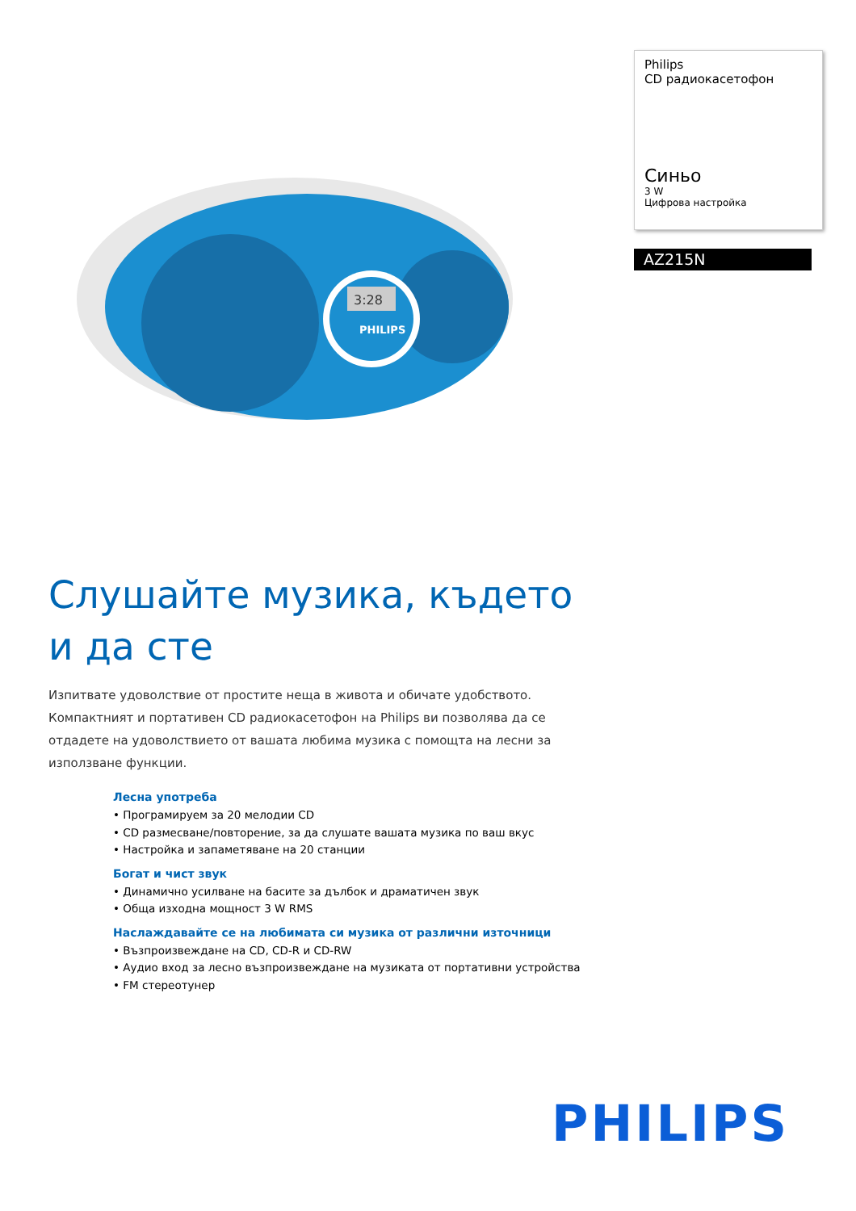Philips
CD радиокасетофон
Синьо
3 W
Цифрова настройка
AZ215N
3:28
PHILIPS
Слушайте музика, където и да сте
Изпитвате удоволствие от простите неща в живота и обичате удобството. Компактният и портативен CD радиокасетофон на Philips ви позволява да се отдадете на удоволствието от вашата любима музика с помощта на лесни за използване функции.
Лесна употреба
• Програмируем за 20 мелодии CD
• CD размесване/повторение, за да слушате вашата музика по ваш вкус
• Настройка и запаметяване на 20 станции
Богат и чист звук
• Динамично усилване на басите за дълбок и драматичен звук
• Обща изходна мощност 3 W RMS
Наслаждавайте се на любимата си музика от различни източници
• Възпроизвеждане на CD, CD-R и CD-RW
• Аудио вход за лесно възпроизвеждане на музиката от портативни устройства
• FM стереотунер
PHILIPS